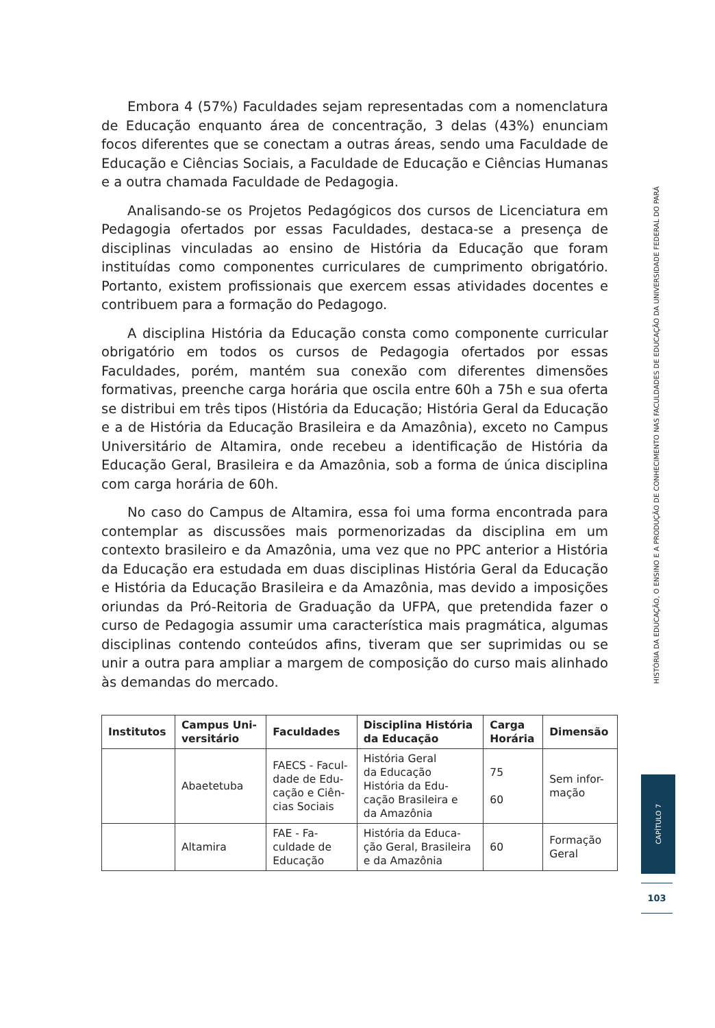Embora 4 (57%) Faculdades sejam representadas com a nomenclatura de Educação enquanto área de concentração, 3 delas (43%) enunciam focos diferentes que se conectam a outras áreas, sendo uma Faculdade de Educação e Ciências Sociais, a Faculdade de Educação e Ciências Humanas e a outra chamada Faculdade de Pedagogia.
Analisando-se os Projetos Pedagógicos dos cursos de Licenciatura em Pedagogia ofertados por essas Faculdades, destaca-se a presença de disciplinas vinculadas ao ensino de História da Educação que foram instituídas como componentes curriculares de cumprimento obrigatório. Portanto, existem profissionais que exercem essas atividades docentes e contribuem para a formação do Pedagogo.
A disciplina História da Educação consta como componente curricular obrigatório em todos os cursos de Pedagogia ofertados por essas Faculdades, porém, mantém sua conexão com diferentes dimensões formativas, preenche carga horária que oscila entre 60h a 75h e sua oferta se distribui em três tipos (História da Educação; História Geral da Educação e a de História da Educação Brasileira e da Amazônia), exceto no Campus Universitário de Altamira, onde recebeu a identificação de História da Educação Geral, Brasileira e da Amazônia, sob a forma de única disciplina com carga horária de 60h.
No caso do Campus de Altamira, essa foi uma forma encontrada para contemplar as discussões mais pormenorizadas da disciplina em um contexto brasileiro e da Amazônia, uma vez que no PPC anterior a História da Educação era estudada em duas disciplinas História Geral da Educação e História da Educação Brasileira e da Amazônia, mas devido a imposições oriundas da Pró-Reitoria de Graduação da UFPA, que pretendida fazer o curso de Pedagogia assumir uma característica mais pragmática, algumas disciplinas contendo conteúdos afins, tiveram que ser suprimidas ou se unir a outra para ampliar a margem de composição do curso mais alinhado às demandas do mercado.
| Institutos | Campus Uni- versitário | Faculdades | Disciplina História da Educação | Carga Horária | Dimensão |
| --- | --- | --- | --- | --- | --- |
| | Abaetetuba | FAECS - Facul- dade de Edu- cação e Ciên- cias Sociais | História Geral da Educação História da Edu- cação Brasileira e da Amazônia | 75 60 | Sem infor- mação |
| | Altamira | FAE - Fa- culdade de Educação | História da Educa- ção Geral, Brasileira e da Amazônia | 60 | Formação Geral |
HISTÓRIA DA EDUCAÇÃO, O ENSINO E A PRODUÇÃO DE CONHECIMENTO NAS FACULDADES DE EDUCAÇÃO DA UNIVERSIDADE FEDERAL DO PARÁ
CAPÍTULO 7
103